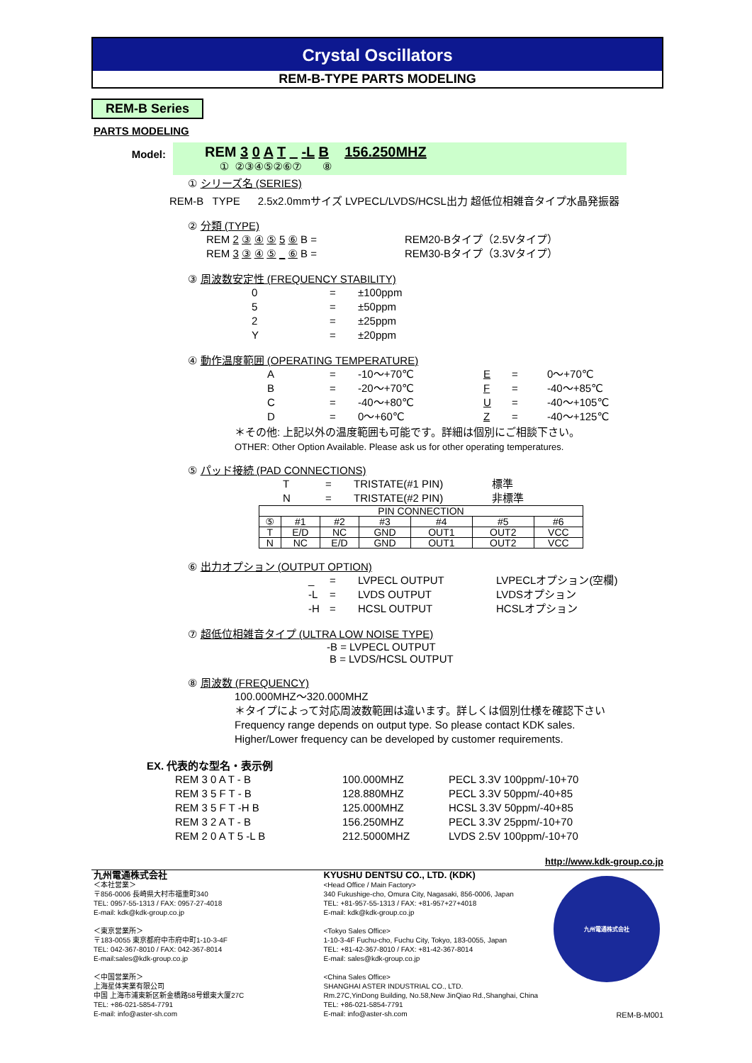Crystal Oscillators
REM-B-TYPE PARTS MODELING
REM-B Series
PARTS MODELING
Model:
REM 3 0 A T _ -L B 156.250MHZ
① ②③④⑤②⑥⑦ ⑧
① シリーズ名 (SERIES)
REM-B TYPE 2.5x2.0mmサイズ LVPECL/LVDS/HCSL出力 超低位相雑音タイプ水晶発振器
② 分類 (TYPE)
REM 2 ③ ④ ⑤ 5 ⑥ B = REM20-Bタイプ（2.5Vタイプ）
REM 3 ③ ④ ⑤ _ ⑥ B = REM30-Bタイプ（3.3Vタイプ）
③ 周波数安定性 (FREQUENCY STABILITY)
0 = ±100ppm
5 = ±50ppm
2 = ±25ppm
Y = ±20ppm
④ 動作温度範囲 (OPERATING TEMPERATURE)
A = -10～+70℃ E = 0～+70℃
B = -20～+70℃ F = -40～+85℃
C = -40～+80℃ U = -40～+105℃
D = 0～+60℃ Z = -40～+125℃
＊その他: 上記以外の温度範囲も可能です。詳細は個別にご相談下さい。
OTHER: Other Option Available. Please ask us for other operating temperatures.
⑤ パッド接続 (PAD CONNECTIONS)
T = TRISTATE(#1 PIN) 標準
N = TRISTATE(#2 PIN) 非標準
| PIN CONNECTION | | | | | | |
| ⑤ | #1 | #2 | #3 | #4 | #5 | #6 |
| T | E/D | NC | GND | OUT1 | OUT2 | VCC |
| N | NC | E/D | GND | OUT1 | OUT2 | VCC |
⑥ 出力オプション (OUTPUT OPTION)
_ = LVPECL OUTPUT LVPECLオプション(空欄)
-L = LVDS OUTPUT LVDSオプション
-H = HCSL OUTPUT HCSLオプション
⑦ 超低位相雑音タイプ (ULTRA LOW NOISE TYPE)
-B = LVPECL OUTPUT
B = LVDS/HCSL OUTPUT
⑧ 周波数 (FREQUENCY)
100.000MHZ～320.000MHZ
＊タイプによって対応周波数範囲は違います。詳しくは個別仕様を確認下さい
Frequency range depends on output type. So please contact KDK sales.
Higher/Lower frequency can be developed by customer requirements.
EX. 代表的な型名・表示例
REM 3 0 A T - B 100.000MHZ PECL 3.3V 100ppm/-10+70
REM 3 5 F T - B 128.880MHZ PECL 3.3V 50ppm/-40+85
REM 3 5 F T -H B 125.000MHZ HCSL 3.3V 50ppm/-40+85
REM 3 2 A T - B 156.250MHZ PECL 3.3V 25ppm/-10+70
REM 2 0 A T 5 -L B 212.5000MHZ LVDS 2.5V 100ppm/-10+70
http://www.kdk-group.co.jp
九州電通株式会社
＜本社営業＞
〒856-0006 長崎県大村市福重町340
TEL: 0957-55-1313 / FAX: 0957-27-4018
E-mail: kdk@kdk-group.co.jp
＜東京営業所＞
〒183-0055 東京都府中市府中町1-10-3-4F
TEL: 042-367-8010 / FAX: 042-367-8014
E-mail:sales@kdk-group.co.jp
＜中国営業所＞
上海星体実業有限公司
中国 上海市浦東新区新金橋路58号銀東大厦27C
TEL: +86-021-5854-7791
E-mail: info@aster-sh.com
KYUSHU DENTSU CO., LTD. (KDK)
<Head Office / Main Factory>
340 Fukushige-cho, Omura City, Nagasaki, 856-0006, Japan
TEL: +81-957-55-1313 / FAX: +81-957+27+4018
E-mail: kdk@kdk-group.co.jp
<Tokyo Sales Office>
1-10-3-4F Fuchu-cho, Fuchu City, Tokyo, 183-0055, Japan
TEL: +81-42-367-8010 / FAX: +81-42-367-8014
E-mail: sales@kdk-group.co.jp
<China Sales Office>
SHANGHAI ASTER INDUSTRIAL CO., LTD.
Rm.27C,YinDong Building, No.58,New JinQiao Rd.,Shanghai, China
TEL: +86-021-5854-7791
E-mail: info@aster-sh.com
九州電通株式会社
REM-B-M001